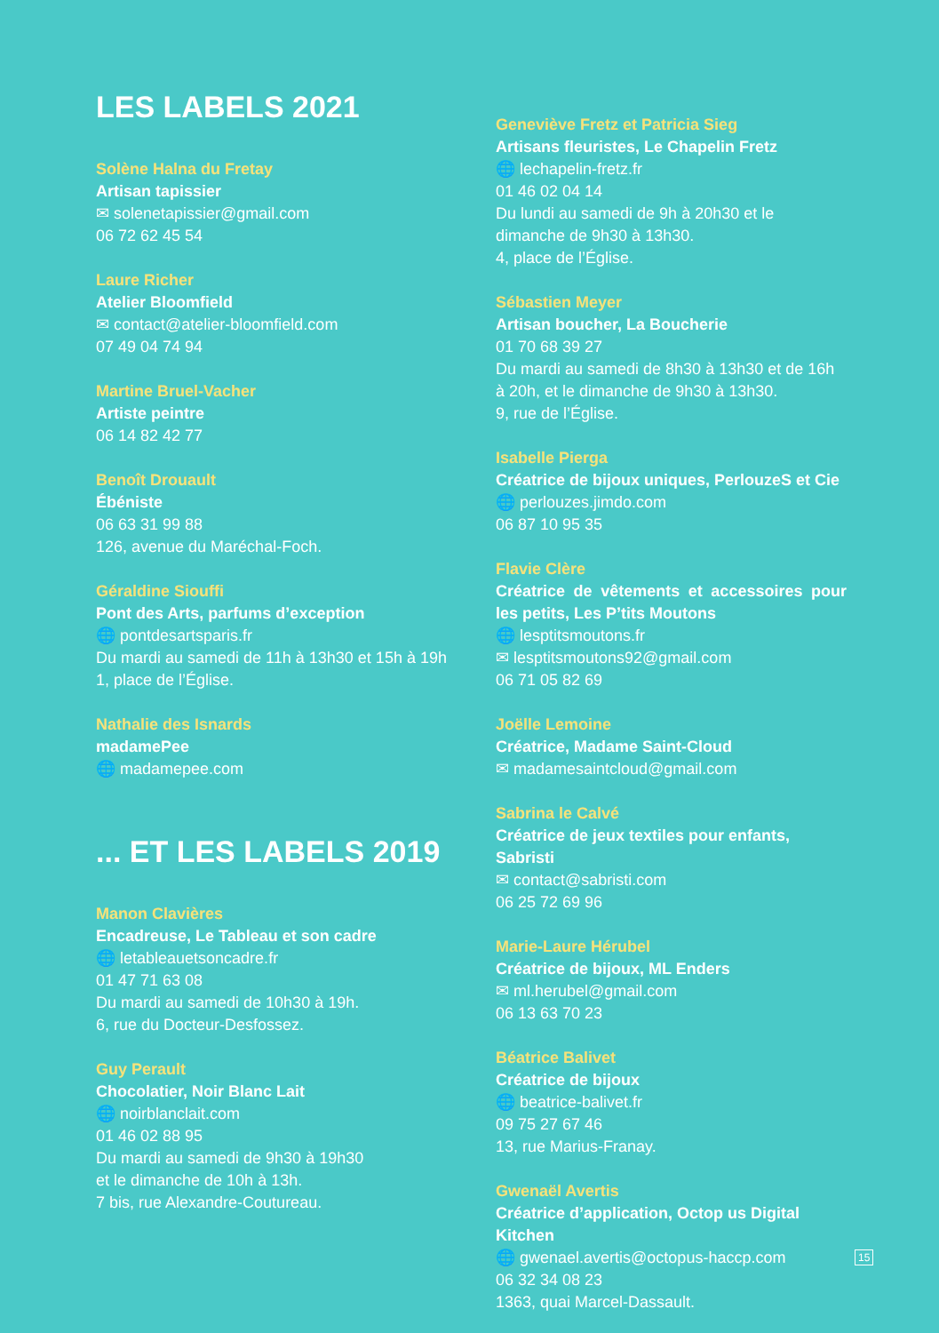LES LABELS 2021
Solène Halna du Fretay
Artisan tapissier
✉ solenetapissier@gmail.com
06 72 62 45 54
Laure Richer
Atelier Bloomfield
✉ contact@atelier-bloomfield.com
07 49 04 74 94
Martine Bruel-Vacher
Artiste peintre
06 14 82 42 77
Benoît Drouault
Ébéniste
06 63 31 99 88
126, avenue du Maréchal-Foch.
Géraldine Siouffi
Pont des Arts, parfums d’exception
🌐 pontdesartsparis.fr
Du mardi au samedi de 11h à 13h30 et 15h à 19h
1, place de l’Église.
Nathalie des Isnards
madamePee
🌐 madamepee.com
... ET LES LABELS 2019
Manon Clavières
Encadreuse, Le Tableau et son cadre
🌐 letableauetsoncadre.fr
01 47 71 63 08
Du mardi au samedi de 10h30 à 19h.
6, rue du Docteur-Desfossez.
Guy Perault
Chocolatier, Noir Blanc Lait
🌐 noirblanclait.com
01 46 02 88 95
Du mardi au samedi de 9h30 à 19h30
et le dimanche de 10h à 13h.
7 bis, rue Alexandre-Coutureau.
Geneviève Fretz et Patricia Sieg
Artisans fleuristes, Le Chapelin Fretz
🌐 lechapelin-fretz.fr
01 46 02 04 14
Du lundi au samedi de 9h à 20h30 et le dimanche de 9h30 à 13h30.
4, place de l’Église.
Sébastien Meyer
Artisan boucher, La Boucherie
01 70 68 39 27
Du mardi au samedi de 8h30 à 13h30 et de 16h à 20h, et le dimanche de 9h30 à 13h30.
9, rue de l’Église.
Isabelle Pierga
Créatrice de bijoux uniques, PerlouzeS et Cie
🌐 perlouzes.jimdo.com
06 87 10 95 35
Flavie Clère
Créatrice de vêtements et accessoires pour les petits, Les P’tits Moutons
🌐 lesptitsmoutons.fr
✉ lesptitsmoutons92@gmail.com
06 71 05 82 69
Joëlle Lemoine
Créatrice, Madame Saint-Cloud
✉ madamesaintcloud@gmail.com
Sabrina le Calvé
Créatrice de jeux textiles pour enfants, Sabristi
✉ contact@sabristi.com
06 25 72 69 96
Marie-Laure Hérubel
Créatrice de bijoux, ML Enders
✉ ml.herubel@gmail.com
06 13 63 70 23
Béatrice Balivet
Créatrice de bijoux
🌐 beatrice-balivet.fr
09 75 27 67 46
13, rue Marius-Franay.
Gwenaël Avertis
Créatrice d’application, Octop us Digital Kitchen
🌐 gwenael.avertis@octopus-haccp.com
06 32 34 08 23
1363, quai Marcel-Dassault.
15